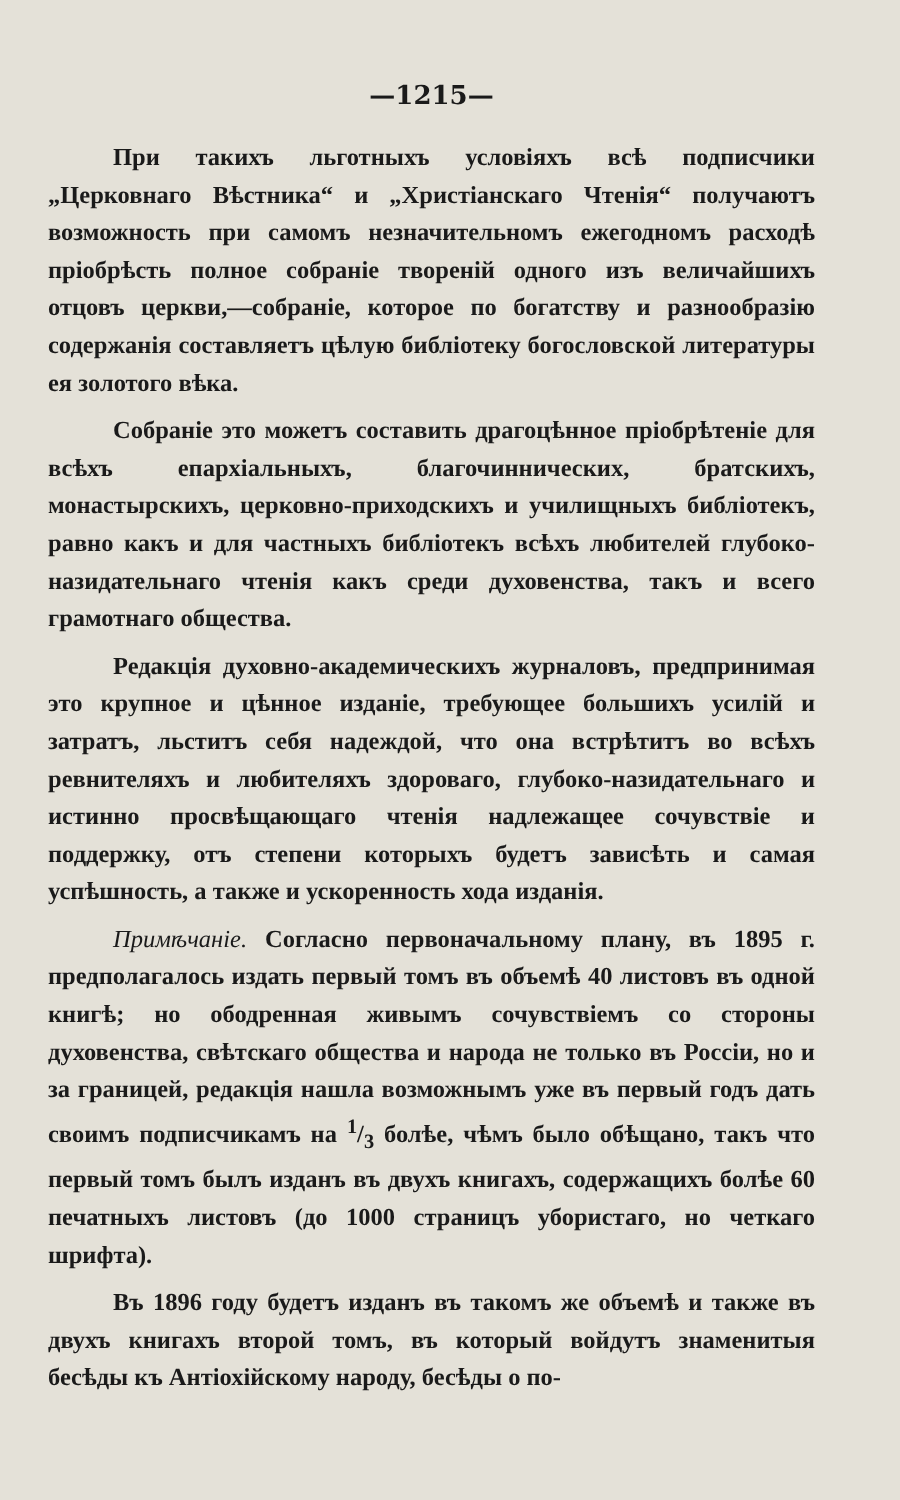—1215—
При такихъ льготныхъ условіяхъ всѣ подписчики „Церковнаго Вѣстника“ и „Христіанскаго Чтенія“ получаютъ возможность при самомъ незначительномъ ежегодномъ расходѣ пріобрѣсть полное собраніе твореній одного изъ величайшихъ отцовъ церкви,—собраніе, которое по богатству и разнообразію содержанія составляетъ цѣлую библіотеку богословской литературы ея золотого вѣка.
Собраніе это можетъ составить драгоцѣнное пріобрѣтеніе для всѣхъ епархіальныхъ, благочиннических, братскихъ, монастырскихъ, церковно-приходскихъ и училищныхъ библіотекъ, равно какъ и для частныхъ библіотекъ всѣхъ любителей глубоко-назидательнаго чтенія какъ среди духовенства, такъ и всего грамотнаго общества.
Редакція духовно-академическихъ журналовъ, предпринимая это крупное и цѣнное изданіе, требующее большихъ усилій и затратъ, льститъ себя надеждой, что она встрѣтитъ во всѣхъ ревнителяхъ и любителяхъ здороваго, глубоко-назидательнаго и истинно просвѣщающаго чтенія надлежащее сочувствіе и поддержку, отъ степени которыхъ будетъ зависѣть и самая успѣшность, а также и ускоренность хода изданія.
Примѣчаніе. Согласно первоначальному плану, въ 1895 г. предполагалось издать первый томъ въ объемѣ 40 листовъ въ одной книгѣ; но ободренная живымъ сочувствіемъ со стороны духовенства, свѣтскаго общества и народа не только въ Россіи, но и за границей, редакція нашла возможнымъ уже въ первый годъ дать своимъ подписчикамъ на 1/3 болѣе, чѣмъ было обѣщано, такъ что первый томъ былъ изданъ въ двухъ книгахъ, содержащихъ болѣе 60 печатныхъ листовъ (до 1000 страницъ убористаго, но четкаго шрифта).
Въ 1896 году будетъ изданъ въ такомъ же объемѣ и также въ двухъ книгахъ второй томъ, въ который войдутъ знаменитыя бесѣды къ Антіохійскому народу, бесѣды о по-